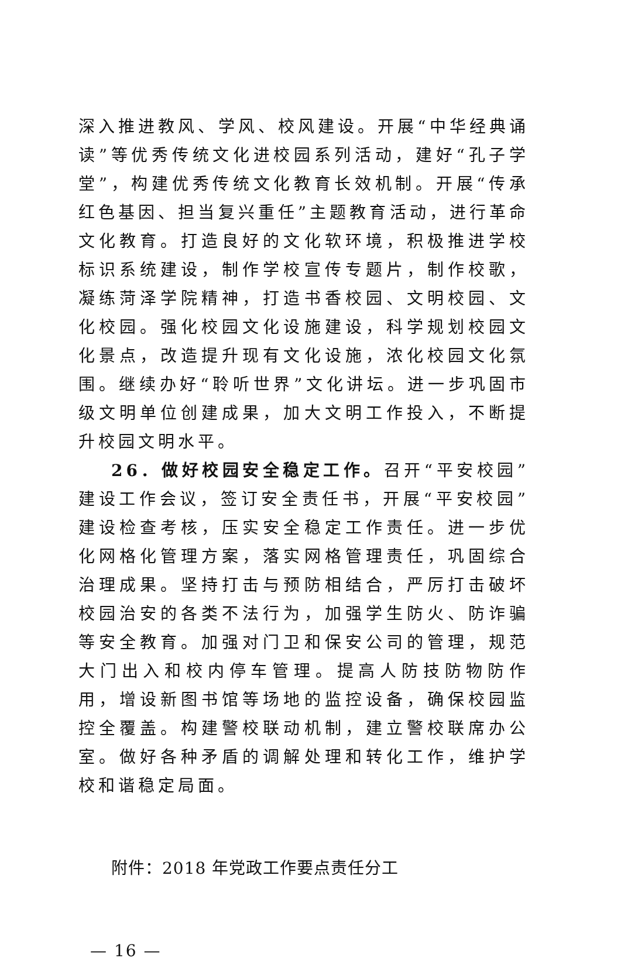深入推进教风、学风、校风建设。开展“中华经典诵读”等优秀传统文化进校园系列活动，建好“孔子学堂”，构建优秀传统文化教育长效机制。开展“传承红色基因、担当复兴重任”主题教育活动，进行革命文化教育。打造良好的文化软环境，积极推进学校标识系统建设，制作学校宣传专题片，制作校歌，凝练菏泽学院精神，打造书香校园、文明校园、文化校园。强化校园文化设施建设，科学规划校园文化景点，改造提升现有文化设施，浓化校园文化氛围。继续办好“聆听世界”文化讲坛。进一步巩固市级文明单位创建成果，加大文明工作投入，不断提升校园文明水平。
26．做好校园安全稳定工作。召开“平安校园”建设工作会议，签订安全责任书，开展“平安校园”建设检查考核，压实安全稳定工作责任。进一步优化网格化管理方案，落实网格管理责任，巩固综合治理成果。坚持打击与预防相结合，严厉打击破坏校园治安的各类不法行为，加强学生防火、防诈骗等安全教育。加强对门卫和保安公司的管理，规范大门出入和校内停车管理。提高人防技防物防作用，增设新图书馆等场地的监控设备，确保校园监控全覆盖。构建警校联动机制，建立警校联席办公室。做好各种矛盾的调解处理和转化工作，维护学校和谐稳定局面。
附件：2018 年党政工作要点责任分工
— 16 —